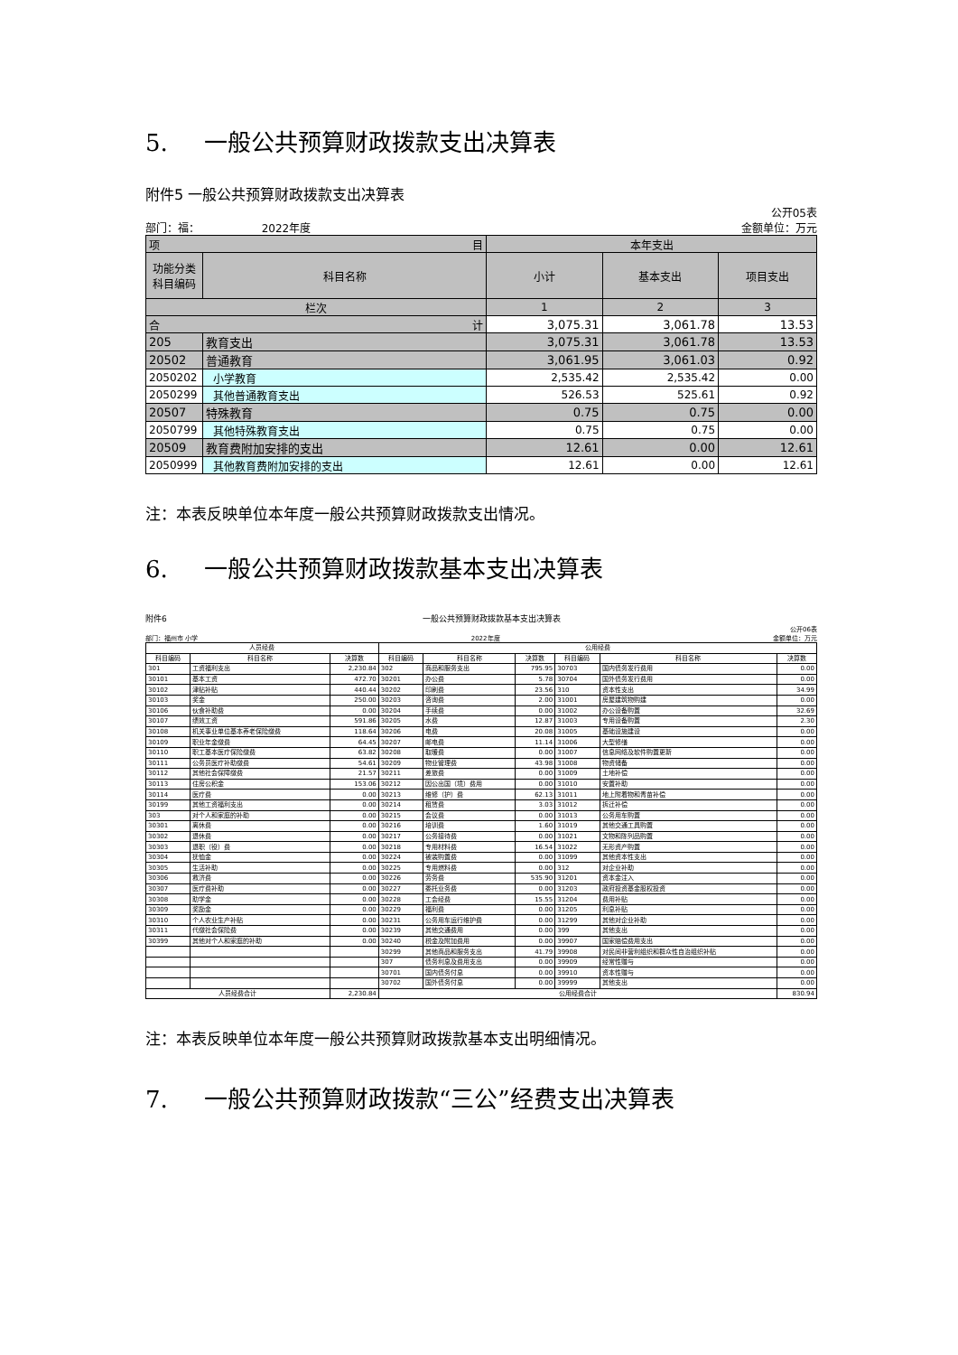5. 一般公共预算财政拨款支出决算表
附件5 一般公共预算财政拨款支出决算表
公开05表
部门：福： 2022年度 金额单位：万元
| 项 目 | | 本年支出 | | |
| --- | --- | --- | --- | --- |
| 功能分类科目编码 | 科目名称 | 小计 | 基本支出 | 项目支出 |
| 栏次 | | 1 | 2 | 3 |
| 合 计 | | 3,075.31 | 3,061.78 | 13.53 |
| 205 | 教育支出 | 3,075.31 | 3,061.78 | 13.53 |
| 20502 | 普通教育 | 3,061.95 | 3,061.03 | 0.92 |
| 2050202 | 小学教育 | 2,535.42 | 2,535.42 | 0.00 |
| 2050299 | 其他普通教育支出 | 526.53 | 525.61 | 0.92 |
| 20507 | 特殊教育 | 0.75 | 0.75 | 0.00 |
| 2050799 | 其他特殊教育支出 | 0.75 | 0.75 | 0.00 |
| 20509 | 教育费附加安排的支出 | 12.61 | 0.00 | 12.61 |
| 2050999 | 其他教育费附加安排的支出 | 12.61 | 0.00 | 12.61 |
注：本表反映单位本年度一般公共预算财政拨款支出情况。
6. 一般公共预算财政拨款基本支出决算表
附件6 一般公共预算财政拨款基本支出决算表
公开06表
部门：福州市 小学 2022年度 金额单位：万元
| 人员经费 | | | 公用经费 | | | | | |
| --- | --- | --- | --- | --- | --- | --- | --- | --- |
| 科目编码 | 科目名称 | 决算数 | 科目编码 | 科目名称 | 决算数 | 科目编码 | 科目名称 | 决算数 |
| 301 | 工资福利支出 | 2,230.84 | 302 | 商品和服务支出 | 795.95 | 30703 | 国内债务发行费用 | 0.00 |
| 30101 | 基本工资 | 472.70 | 30201 | 办公费 | 5.78 | 30704 | 国外债务发行费用 | 0.00 |
| 30102 | 津贴补贴 | 440.44 | 30202 | 印刷费 | 23.56 | 310 | 资本性支出 | 34.99 |
| 30103 | 奖金 | 250.00 | 30203 | 咨询费 | 2.00 | 31001 | 房屋建筑物购建 | 0.00 |
| 30106 | 伙食补助费 | 0.00 | 30204 | 手续费 | 0.00 | 31002 | 办公设备购置 | 32.69 |
| 30107 | 绩效工资 | 591.86 | 30205 | 水费 | 12.87 | 31003 | 专用设备购置 | 2.30 |
| 30108 | 机关事业单位基本养老保险缴费 | 118.64 | 30206 | 电费 | 20.08 | 31005 | 基础设施建设 | 0.00 |
| 30109 | 职业年金缴费 | 64.45 | 30207 | 邮电费 | 11.14 | 31006 | 大型修缮 | 0.00 |
| 30110 | 职工基本医疗保险缴费 | 63.82 | 30208 | 取暖费 | 0.00 | 31007 | 信息网络及软件购置更新 | 0.00 |
| 30111 | 公务员医疗补助缴费 | 54.61 | 30209 | 物业管理费 | 43.98 | 31008 | 物资储备 | 0.00 |
| 30112 | 其他社会保障缴费 | 21.57 | 30211 | 差旅费 | 0.00 | 31009 | 土地补偿 | 0.00 |
| 30113 | 住房公积金 | 153.06 | 30212 | 因公出国（境）费用 | 0.00 | 31010 | 安置补助 | 0.00 |
| 30114 | 医疗费 | 0.00 | 30213 | 维修（护）费 | 62.13 | 31011 | 地上附着物和青苗补偿 | 0.00 |
| 30199 | 其他工资福利支出 | 0.00 | 30214 | 租赁费 | 3.03 | 31012 | 拆迁补偿 | 0.00 |
| 303 | 对个人和家庭的补助 | 0.00 | 30215 | 会议费 | 0.00 | 31013 | 公务用车购置 | 0.00 |
| 30301 | 离休费 | 0.00 | 30216 | 培训费 | 1.60 | 31019 | 其他交通工具购置 | 0.00 |
| 30302 | 退休费 | 0.00 | 30217 | 公务接待费 | 0.00 | 31021 | 文物和陈列品购置 | 0.00 |
| 30303 | 退职（役）费 | 0.00 | 30218 | 专用材料费 | 16.54 | 31022 | 无形资产购置 | 0.00 |
| 30304 | 抚恤金 | 0.00 | 30224 | 被装购置费 | 0.00 | 31099 | 其他资本性支出 | 0.00 |
| 30305 | 生活补助 | 0.00 | 30225 | 专用燃料费 | 0.00 | 312 | 对企业补助 | 0.00 |
| 30306 | 救济费 | 0.00 | 30226 | 劳务费 | 535.90 | 31201 | 资本金注入 | 0.00 |
| 30307 | 医疗费补助 | 0.00 | 30227 | 委托业务费 | 0.00 | 31203 | 政府投资基金股权投资 | 0.00 |
| 30308 | 助学金 | 0.00 | 30228 | 工会经费 | 15.55 | 31204 | 费用补贴 | 0.00 |
| 30309 | 奖励金 | 0.00 | 30229 | 福利费 | 0.00 | 31205 | 利息补贴 | 0.00 |
| 30310 | 个人农业生产补贴 | 0.00 | 30231 | 公务用车运行维护费 | 0.00 | 31299 | 其他对企业补助 | 0.00 |
| 30311 | 代缴社会保险费 | 0.00 | 30239 | 其他交通费用 | 0.00 | 399 | 其他支出 | 0.00 |
| 30399 | 其他对个人和家庭的补助 | 0.00 | 30240 | 税金及附加费用 | 0.00 | 39907 | 国家赔偿费用支出 | 0.00 |
| | | | 30299 | 其他商品和服务支出 | 41.79 | 39908 | 对民间非营利组织和群众性自治组织补贴 | 0.00 |
| | | | 307 | 债务利息及费用支出 | 0.00 | 39909 | 经常性赠与 | 0.00 |
| | | | 30701 | 国内债务付息 | 0.00 | 39910 | 资本性赠与 | 0.00 |
| | | | 30702 | 国外债务付息 | 0.00 | 39999 | 其他支出 | 0.00 |
| 人员经费合计 | | 2,230.84 | 公用经费合计 | | | | | 830.94 |
注：本表反映单位本年度一般公共预算财政拨款基本支出明细情况。
7. 一般公共预算财政拨款“三公”经费支出决算表